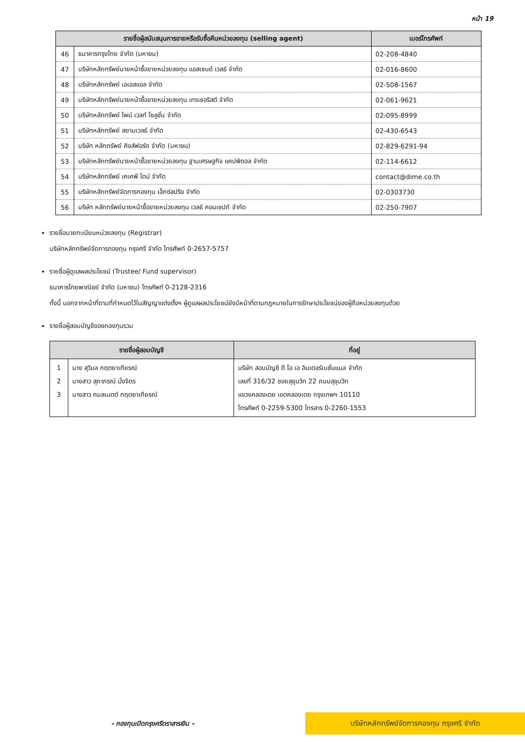หน้า 19
| รายชื่อผู้สนับสนุนการขายหรือรับซื้อคืนหน่วยลงทุน (selling agent) | | เบอร์โทรศัพท์ |
| --- | --- | --- |
| 46 | ธนาคารกรุงไทย จำกัด (มหาชน) | 02-208-4840 |
| 47 | บริษัทหลักทรัพย์นายหน้าซื้อขายหน่วยลงทุน แอสเซนด์ เวลธ์ จำกัด | 02-016-8600 |
| 48 | บริษัทหลักทรัพย์ เอเอสแอล จำกัด | 02-508-1567 |
| 49 | บริษัทหลักทรัพย์นายหน้าซื้อขายหน่วยลงทุน เทรเชอริสต์ จำกัด | 02-061-9621 |
| 50 | บริษัทหลักทรัพย์ ไพน์ เวลท์ โซลูชั่น จำกัด | 02-095-8999 |
| 51 | บริษัทหลักทรัพย์ สยามเวลธ์ จำกัด | 02-430-6543 |
| 52 | บริษัท หลักทรัพย์ คิงส์ฟอร์ด จำกัด (มหาชน) | 02-829-6291-94 |
| 53 | บริษัทหลักทรัพย์นายหน้าซื้อขายหน่วยลงทุน ฐานเศรษฐกิจ แคปพิตอล จำกัด | 02-114-6612 |
| 54 | บริษัทหลักทรัพย์ เคเคพี ไดม์ จำกัด | contact@dime.co.th |
| 55 | บริษัทหลักทรัพย์จัดการกองทุน เอ็กซ์สปริง จำกัด | 02-0303730 |
| 56 | บริษัท หลักทรัพย์นายหน้าซื้อขายหน่วยลงทุน เวลธ์ คอนเซปท์ จำกัด | 02-250-7907 |
รายชื่อนายทะเบียนหน่วยลงทุน (Registrar)
บริษัทหลักทรัพย์จัดการกองทุน กรุงศรี จำกัด โทรศัพท์ 0-2657-5757
รายชื่อผู้ดูแลผลประโยชน์ (Trustee/ Fund supervisor)
ธนาคารไทยพาณิชย์ จำกัด (มหาชน) โทรศัพท์ 0-2128-2316
ทั้งนี้ นอกจากหน้าที่ตามที่กำหนดไว้ในสัญญาแต่งตั้งฯ ผู้ดูแลผลประโยชน์ยังมีหน้าที่ตามกฎหมายในการรักษาประโยชน์ของผู้ถือหน่วยลงทุนด้วย
รายชื่อผู้สอบบัญชีของกองทุนรวม
| รายชื่อผู้สอบบัญชี | | ที่อยู่ |
| --- | --- | --- |
| 1 2 3 | นาง สุวิมล กฤตยาเกียรณ์ นางสาว สุภาภรณ์ มั่งจิตร นางสาว กมลเมตต์ กฤตยาเกียรณ์ | บริษัท สอบบัญชี ดี ไอ เอ อินเตอร์เนชั่นแนล จำกัด เลขที่ 316/32 ซอยสุขุมวิท 22 ถนนสุขุมวิท แขวงคลองเตย เขตคลองเตย กรุงเทพฯ 10110 โทรศัพท์ 0-2259-5300 โทรสาร 0-2260-1553 |
- กองทุนเปิดกรุงศรีตราสารเงิน -
บริษัทหลักทรัพย์จัดการกองทุน กรุงศรี จำกัด